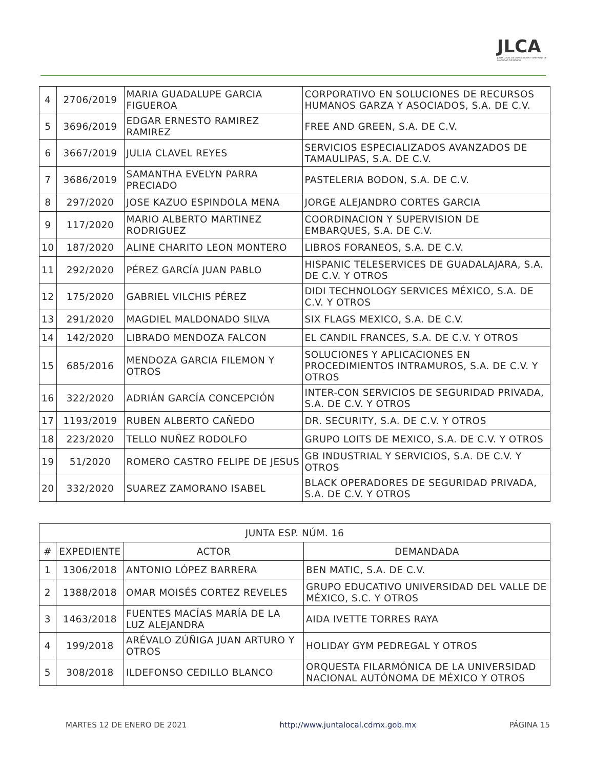JLCA
JUNTA LOCAL DE CONCILIACIÓN Y ARBITRAJE DE LA CIUDAD DE MÉXICO
| 4 | 2706/2019 | MARIA GUADALUPE GARCIA FIGUEROA | CORPORATIVO EN SOLUCIONES DE RECURSOS HUMANOS GARZA Y ASOCIADOS, S.A. DE C.V. |
| 5 | 3696/2019 | EDGAR ERNESTO RAMIREZ RAMIREZ | FREE AND GREEN, S.A. DE C.V. |
| 6 | 3667/2019 | JULIA CLAVEL REYES | SERVICIOS ESPECIALIZADOS AVANZADOS DE TAMAULIPAS, S.A. DE C.V. |
| 7 | 3686/2019 | SAMANTHA EVELYN PARRA PRECIADO | PASTELERIA BODON, S.A. DE C.V. |
| 8 | 297/2020 | JOSE KAZUO ESPINDOLA MENA | JORGE ALEJANDRO CORTES GARCIA |
| 9 | 117/2020 | MARIO ALBERTO MARTINEZ RODRIGUEZ | COORDINACION Y SUPERVISION DE EMBARQUES, S.A. DE C.V. |
| 10 | 187/2020 | ALINE CHARITO LEON MONTERO | LIBROS FORANEOS, S.A. DE C.V. |
| 11 | 292/2020 | PÉREZ GARCÍA JUAN PABLO | HISPANIC TELESERVICES DE GUADALAJARA, S.A. DE C.V. Y OTROS |
| 12 | 175/2020 | GABRIEL VILCHIS PÉREZ | DIDI TECHNOLOGY SERVICES MÉXICO, S.A. DE C.V. Y OTROS |
| 13 | 291/2020 | MAGDIEL MALDONADO SILVA | SIX FLAGS MEXICO, S.A. DE C.V. |
| 14 | 142/2020 | LIBRADO MENDOZA FALCON | EL CANDIL FRANCES, S.A. DE C.V. Y OTROS |
| 15 | 685/2016 | MENDOZA GARCIA FILEMON Y OTROS | SOLUCIONES Y APLICACIONES EN PROCEDIMIENTOS INTRAMUROS, S.A. DE C.V. Y OTROS |
| 16 | 322/2020 | ADRIÁN GARCÍA CONCEPCIÓN | INTER-CON SERVICIOS DE SEGURIDAD PRIVADA, S.A. DE C.V. Y OTROS |
| 17 | 1193/2019 | RUBEN ALBERTO CAÑEDO | DR. SECURITY, S.A. DE C.V. Y OTROS |
| 18 | 223/2020 | TELLO NUÑEZ RODOLFO | GRUPO LOITS DE MEXICO, S.A. DE C.V. Y OTROS |
| 19 | 51/2020 | ROMERO CASTRO FELIPE DE JESUS | GB INDUSTRIAL Y SERVICIOS, S.A. DE C.V. Y OTROS |
| 20 | 332/2020 | SUAREZ ZAMORANO ISABEL | BLACK OPERADORES DE SEGURIDAD PRIVADA, S.A. DE C.V. Y OTROS |
| JUNTA ESP. NÚM. 16 | | | |
| --- | --- | --- | --- |
| # | EXPEDIENTE | ACTOR | DEMANDADA |
| 1 | 1306/2018 | ANTONIO LÓPEZ BARRERA | BEN MATIC, S.A. DE C.V. |
| 2 | 1388/2018 | OMAR MOISÉS CORTEZ REVELES | GRUPO EDUCATIVO UNIVERSIDAD DEL VALLE DE MÉXICO, S.C. Y OTROS |
| 3 | 1463/2018 | FUENTES MACÍAS MARÍA DE LA LUZ ALEJANDRA | AIDA IVETTE TORRES RAYA |
| 4 | 199/2018 | ARÉVALO ZÚÑIGA JUAN ARTURO Y OTROS | HOLIDAY GYM PEDREGAL Y OTROS |
| 5 | 308/2018 | ILDEFONSO CEDILLO BLANCO | ORQUESTA FILARMÓNICA DE LA UNIVERSIDAD NACIONAL AUTÓNOMA DE MÉXICO Y OTROS |
MARTES 12 DE ENERO DE 2021 http://www.juntalocal.cdmx.gob.mx PÁGINA 15